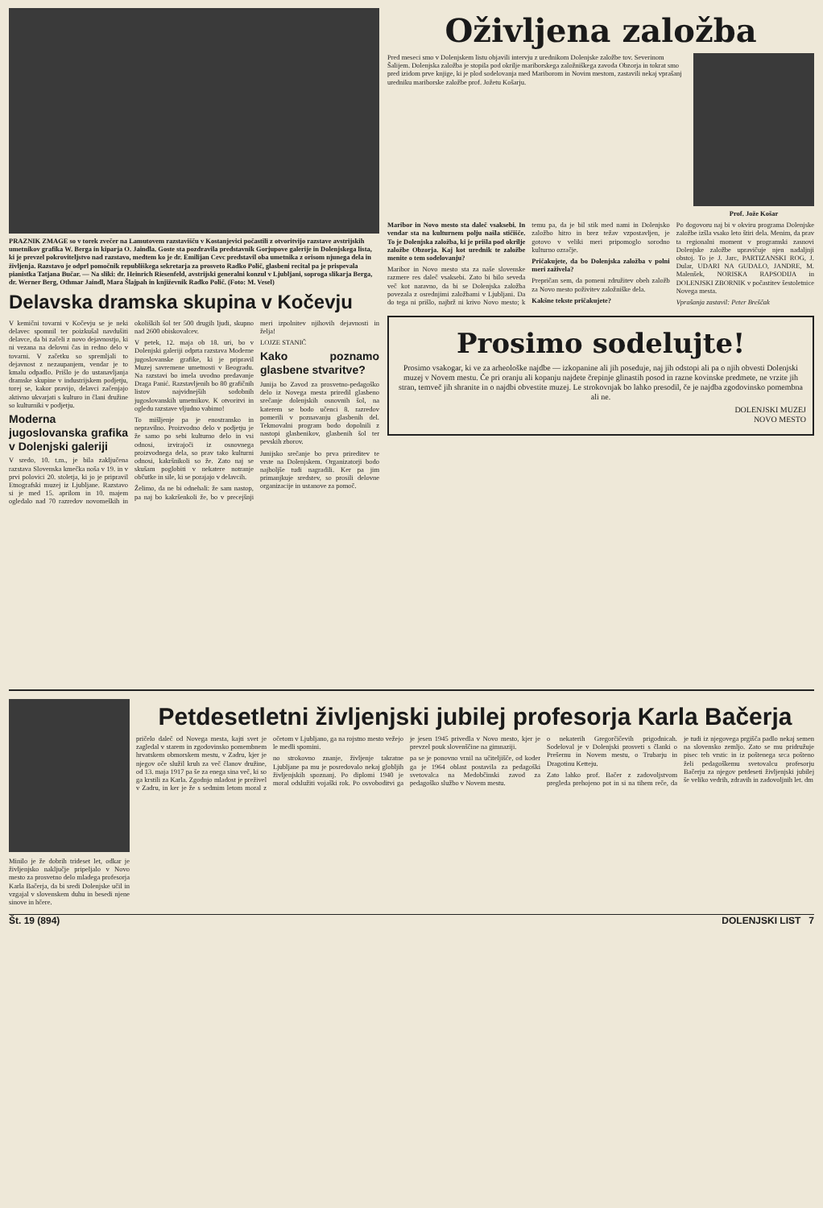PRAZNIK ZMAGE so v torek zvečer na Lamutovem razstavišču v Kostanjevici počastili z otvoritvijo razstave avstrijskih umetnikov grafika W. Berga in kiparja O. Jaindla. Goste sta pozdravila predstavnik Gorjupove galerije in Dolenjskega lista, ki je prevzel pokroviteljstvo nad razstavo, medtem ko je dr. Emilijan Cevc predstavil oba umetnika z orisom njunega dela in življenja. Razstavo je odprl pomočnik republiškega sekretarja za prosveto Radko Polič, glasbeni recital pa je prispevala pianistka Tatjana Bučar. — Na sliki: dr. Heinrich Riesenfeld, avstrijski generalni konzul v Ljubljani, soproga slikarja Berga, dr. Werner Berg, Othmar Jaindl, Mara Šlajpah in književnik Radko Polič. (Foto: M. Vesel)
Delavska dramska skupina v Kočevju
V kemični tovarni v Kočevju se je neki delavec spomnil ter poizkušal navdušiti delavce, da bi začeli z novo dejavnostjo, ki ni vezana na delovni čas in redno delo v tovarni. V začetku so spremljali to dejavnost z nezaupanjem, vendar je to kmalu odpadlo. Prišlo je do ustanavljanja dramske skupine v industrijskem podjetju, torej se, kakor pravijo, delavci začenjajo aktivno ukvarjati s kulturo in člani družine so kulturniki v podjetju.
Moderna jugoslovanska grafika v Dolenjski galeriji
V sredo, 10. t.m., je bila zaključena razstava Slovenska kmečka noša v 19. in v prvi polovici 20. stoletja, ki jo je pripravil Etnografski muzej iz Ljubljane. Razstavo si je med 15. aprilom in 10. majem ogledalo nad 70 razredov novomeških in okoliških šol ter 500 drugih ljudi, skupno nad 2600 obiskovalcev.
V petek, 12. maja ob 18. uri, bo v Dolenjski galeriji odprta razstava Moderne jugoslovanske grafike, ki je pripravil Muzej savremene umetnosti v Beogradu. Na razstavi bo imela uvodno predavanje Draga Panić. Razstavljenih bo 80 grafičnih listov najvidnejših sodobnih jugoslovanskih umetnikov. K otvoritvi in ogledu razstave vljudno vabimo!
To mišljenje pa je enostransko in nepravilno. Proizvodno delo v podjetju je že samo po sebi kulturno delo in vsi odnosi, izvirajoči iz osnovnega proizvodnega dela, so prav tako kulturni odnosi, kakršnikoli so že. Zato naj se skušam poglobiti v nekatere notranje občutke in sile, ki se porajajo v delavcih.
Želimo, da ne bi odnehali: že sam nastop, pa naj bo kakršenkoli že, bo v precejšnji meri izpolnitev njihovih dejavnosti in želja!
LOJZE STANIČ
Kako poznamo glasbene stvaritve?
Junija bo Zavod za prosvetno-pedagoško delo iz Novega mesta priredil glasbeno srečanje dolenjskih osnovnih šol, na katerem se bodo učenci 8. razredov pomerili v poznavanju glasbenih del. Tekmovalni program bodo dopolnili z nastopi glasbenikov, glasbenih šol ter pevskih zborov.
Junijsko srečanje bo prva prireditev te vrste na Dolenjskem. Organizatorji bodo najboljše tudi nagradili. Ker pa jim primanjkuje sredstev, so prosili delovne organizacije in ustanove za pomoč.
Oživljena založba
Pred meseci smo v Dolenjskem listu objavili intervju z urednikom Dolenjske založbe tov. Severinom Šalijem. Dolenjska založba je stopila pod okrilje mariborskega založniškega zavoda Obzorja in tokrat smo pred izidom prve knjige, ki je plod sodelovanja med Mariborom in Novim mestom, zastavili nekaj vprašanj uredniku mariborske založbe prof. Jožetu Košarju.
Prof. Jože Košar
Maribor in Novo mesto sta daleč vsaksebi. In vendar sta na kulturnem polju našla stičišče. To je Dolenjska založba, ki je prišla pod okrilje založbe Obzorja. Kaj kot urednik te založbe menite o tem sodelovanju?
Maribor in Novo mesto sta za naše slovenske razmere res daleč vsaksebi. Zato bi bilo seveda več kot naravno, da bi se Dolenjska založba povezala z osrednjimi založbami v Ljubljani. Da do tega ni prišlo, najbrž ni krivo Novo mesto; k temu pa, da je bil stik med nami in Dolenjsko založbo hitro in brez težav vzpostavljen, je gotovo v veliki meri pripomoglo sorodno kulturno ozračje.
Pričakujete, da bo Dolenjska založba v polni meri zaživela?
Prepričan sem, da pomeni združitev obeh založb za Novo mesto poživitev založniške dela.
Kakšne tekste pričakujete?
Po dogovoru naj bi v okviru programa Dolenjske založbe izšla vsako leto štiri dela. Menim, da prav ta regionalni moment v programski zasnovi Dolenjske založbe upravičuje njen nadaljnji obstoj. To je J. Jarc, PARTIZANSKI ROG, J. Dular, UDARI NA GUDALO, JANDRE, M. Malenšek, NORISKA RAPSODIJA in DOLENJSKI ZBORNIK v počastitev šestoletnice Novega mesta.
Vprašanja zastavil: Peter Breščak
Prosimo sodelujte!
Prosimo vsakogar, ki ve za arheološke najdbe — izkopanine ali jih poseduje, naj jih odstopi ali pa o njih obvesti Dolenjski muzej v Novem mestu. Če pri oranju ali kopanju najdete črepinje glinastih posod in razne kovinske predmete, ne vrzite jih stran, temveč jih shranite in o najdbi obvestite muzej. Le strokovnjak bo lahko presodil, če je najdba zgodovinsko pomembna ali ne.
DOLENJSKI MUZEJ
NOVO MESTO
Minilo je že dobrih trideset let, odkar je življenjsko naključje pripeljalo v Novo mesto za prosvetno delo mladega profesorja Karla Bačerja, da bi sredi Dolenjske učil in vzgajal v slovenskem duhu in besedi njene sinove in hčere.
Petdesetletni življenjski jubilej profesorja Karla Bačerja
pričelo daleč od Novega mesta, kajti svet je zagledal v starem in zgodovinsko pomembnem hrvatskem obmorskem mestu, v Zadru, kjer je njegov oče služil kruh za več članov družine, od 13. maja 1917 pa še za enega sina več, ki so ga krstili za Karla. Zgodnjo mladost je preživel v Zadru, in ker je že s sedmim letom moral z očetom v Ljubljano, ga na rojstno mesto vežejo le medli spomini.
no strokovno znanje, življenje takratne Ljubljane pa mu je posredovalo nekaj globljih življenjskih spoznanj. Po diplomi 1940 je moral odslužiti vojaški rok. Po osvoboditvi ga je jesen 1945 privedla v Novo mesto, kjer je prevzel pouk slovenščine na gimnaziji.
pa se je ponovno vrnil na učiteljišče, od koder ga je 1964 oblast postavila za pedagoški svetovalca na Medobčinski zavod za pedagoško službo v Novem mestu.
o nekaterih Gregorčičevih prigodnicah. Sodeloval je v Dolenjski prosveti s članki o Prešernu in Novem mestu, o Trubarju in Dragotinu Ketteju.
Zato lahko prof. Bačer z zadovoljstvom pregleda prehojeno pot in si na tihem reče, da je tudi iz njegovega prgišča padlo nekaj semen na slovensko zemljo. Zato se mu pridružuje pisec teh vrstic in iz poštenega srca pošteno želi pedagoškemu svetovalcu profesorju Bačerju za njegov petdeseti življenjski jubilej še veliko vedrih, zdravih in zadovoljnih let. dm
Št. 19 (894) DOLENJSKI LIST 7